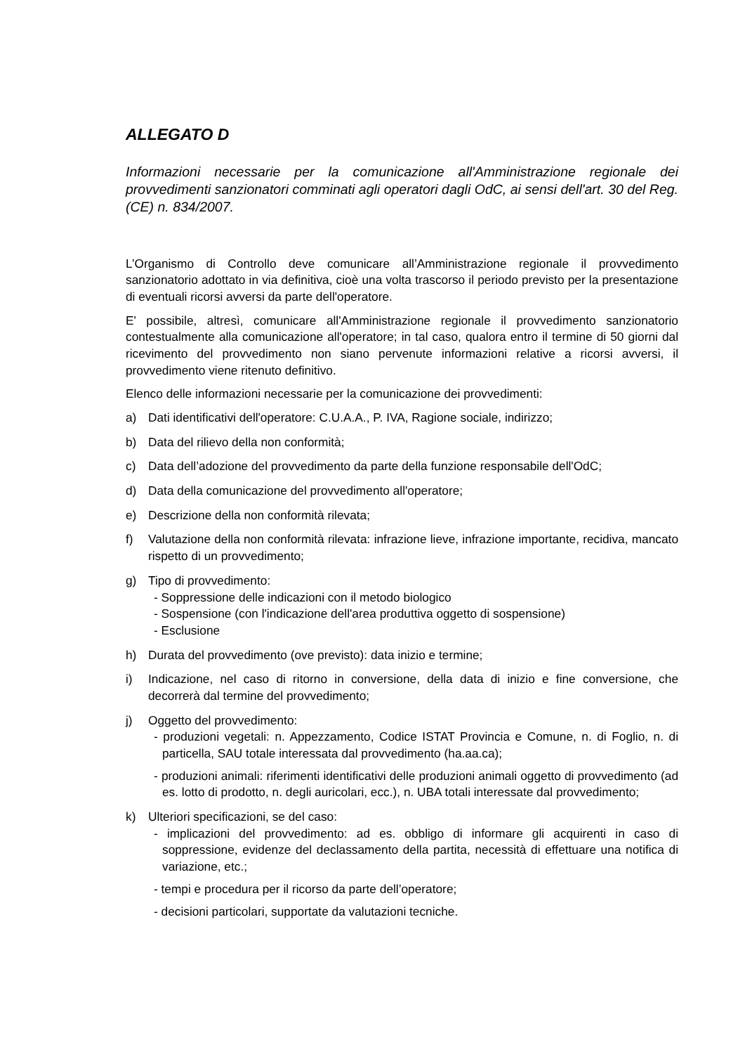ALLEGATO D
Informazioni necessarie per la comunicazione all'Amministrazione regionale dei provvedimenti sanzionatori comminati agli operatori dagli OdC, ai sensi dell'art. 30 del Reg. (CE) n. 834/2007.
L’Organismo di Controllo deve comunicare all’Amministrazione regionale il provvedimento sanzionatorio adottato in via definitiva, cioè una volta trascorso il periodo previsto per la presentazione di eventuali ricorsi avversi da parte dell'operatore.
E' possibile, altresì, comunicare all'Amministrazione regionale il provvedimento sanzionatorio contestualmente alla comunicazione all'operatore; in tal caso, qualora entro il termine di 50 giorni dal ricevimento del provvedimento non siano pervenute informazioni relative a ricorsi avversi, il provvedimento viene ritenuto definitivo.
Elenco delle informazioni necessarie per la comunicazione dei provvedimenti:
a) Dati identificativi dell'operatore: C.U.A.A., P. IVA, Ragione sociale, indirizzo;
b) Data del rilievo della non conformità;
c) Data dell’adozione del provvedimento da parte della funzione responsabile dell'OdC;
d) Data della comunicazione del provvedimento all'operatore;
e) Descrizione della non conformità rilevata;
f) Valutazione della non conformità rilevata: infrazione lieve, infrazione importante, recidiva, mancato rispetto di un provvedimento;
g) Tipo di provvedimento:
- Soppressione delle indicazioni con il metodo biologico
- Sospensione (con l'indicazione dell'area produttiva oggetto di sospensione)
- Esclusione
h) Durata del provvedimento (ove previsto): data inizio e termine;
i) Indicazione, nel caso di ritorno in conversione, della data di inizio e fine conversione, che decorrerà dal termine del provvedimento;
j) Oggetto del provvedimento:
- produzioni vegetali: n. Appezzamento, Codice ISTAT Provincia e Comune, n. di Foglio, n. di particella, SAU totale interessata dal provvedimento (ha.aa.ca);
- produzioni animali: riferimenti identificativi delle produzioni animali oggetto di provvedimento (ad es. lotto di prodotto, n. degli auricolari, ecc.), n. UBA totali interessate dal provvedimento;
k) Ulteriori specificazioni, se del caso:
- implicazioni del provvedimento: ad es. obbligo di informare gli acquirenti in caso di soppressione, evidenze del declassamento della partita, necessità di effettuare una notifica di variazione, etc.;
- tempi e procedura per il ricorso da parte dell’operatore;
- decisioni particolari, supportate da valutazioni tecniche.